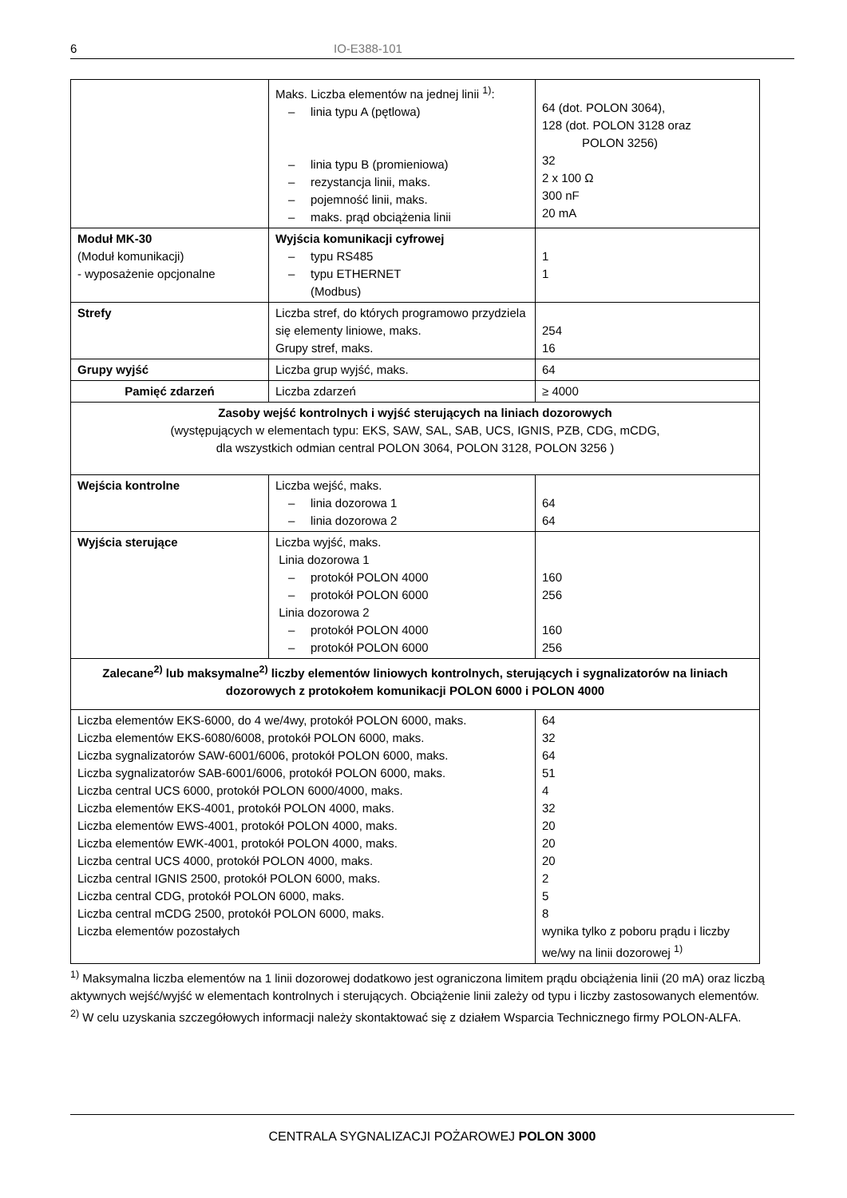6 IO-E388-101
| | Maks. Liczba elementów na jednej linii <sup>1)</sup>: – linia typu A (pętlowa) – linia typu B (promieniowa) – rezystancja linii, maks. – pojemność linii, maks. – maks. prąd obciążenia linii | 64 (dot. POLON 3064), 128 (dot. POLON 3128 oraz POLON 3256) 32 2 x 100 Ω 300 nF 20 mA |
| Moduł MK-30 (Moduł komunikacji) - wyposażenie opcjonalne | Wyjścia komunikacji cyfrowej – typu RS485 – typu ETHERNET (Modbus) | 1 1 |
| Strefy | Liczba stref, do których programowo przydziela się elementy liniowe, maks. Grupy stref, maks. | 254 16 |
| Grupy wyjść | Liczba grup wyjść, maks. | 64 |
| Pamięć zdarzeń | Liczba zdarzeń | ≥ 4000 |
| Zasoby wejść kontrolnych i wyjść sterujących na liniach dozorowych (występujących w elementach typu: EKS, SAW, SAL, SAB, UCS, IGNIS, PZB, CDG, mCDG, dla wszystkich odmian central POLON 3064, POLON 3128, POLON 3256 ) | | |
| Wejścia kontrolne | Liczba wejść, maks. – linia dozorowa 1 – linia dozorowa 2 | 64 64 |
| Wyjścia sterujące | Liczba wyjść, maks. Linia dozorowa 1 – protokół POLON 4000 – protokół POLON 6000 Linia dozorowa 2 – protokół POLON 4000 – protokół POLON 6000 | 160 256 160 256 |
| Zalecane<sup>2)</sup> lub maksymalne<sup>2)</sup> liczby elementów liniowych kontrolnych, sterujących i sygnalizatorów na liniach dozorowych z protokołem komunikacji POLON 6000 i POLON 4000 | | |
| Liczba elementów EKS-6000, do 4 we/4wy, protokół POLON 6000, maks. Liczba elementów EKS-6080/6008, protokół POLON 6000, maks. Liczba sygnalizatorów SAW-6001/6006, protokół POLON 6000, maks. Liczba sygnalizatorów SAB-6001/6006, protokół POLON 6000, maks. Liczba central UCS 6000, protokół POLON 6000/4000, maks. Liczba elementów EKS-4001, protokół POLON 4000, maks. Liczba elementów EWS-4001, protokół POLON 4000, maks. Liczba elementów EWK-4001, protokół POLON 4000, maks. Liczba central UCS 4000, protokół POLON 4000, maks. Liczba central IGNIS 2500, protokół POLON 6000, maks. Liczba central CDG, protokół POLON 6000, maks. Liczba central mCDG 2500, protokół POLON 6000, maks. Liczba elementów pozostałych | | 64 32 64 51 4 32 20 20 20 2 5 8 wynika tylko z poboru prądu i liczby we/wy na linii dozorowej <sup>1)</sup> |
<sup>1)</sup> Maksymalna liczba elementów na 1 linii dozorowej dodatkowo jest ograniczona limitem prądu obciążenia linii (20 mA) oraz liczbą aktywnych wejść/wyjść w elementach kontrolnych i sterujących. Obciążenie linii zależy od typu i liczby zastosowanych elementów.
<sup>2)</sup> W celu uzyskania szczegółowych informacji należy skontaktować się z działem Wsparcia Technicznego firmy POLON-ALFA.
CENTRALA SYGNALIZACJI POŻAROWEJ POLON 3000